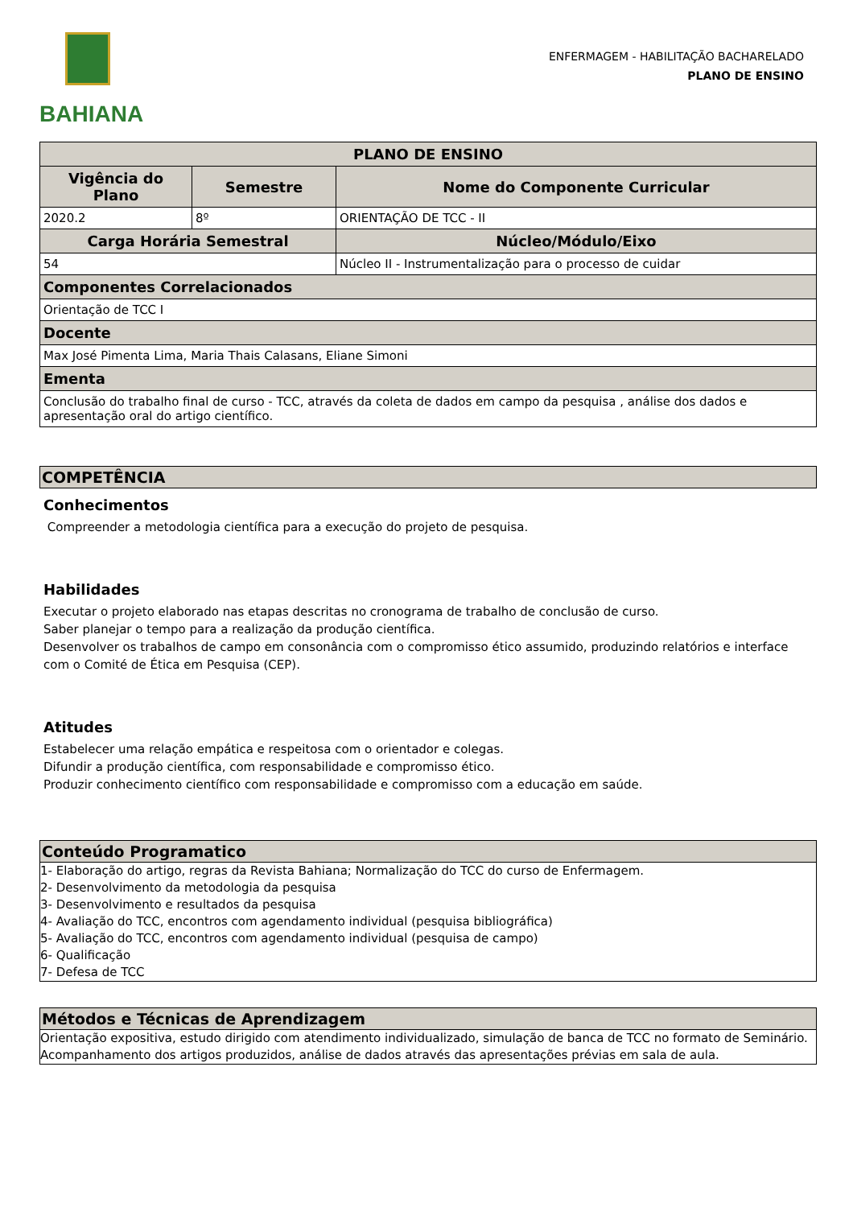BAHIANA
ENFERMAGEM - HABILITAÇÃO BACHARELADO
PLANO DE ENSINO
| PLANO DE ENSINO | | |
| --- | --- | --- |
| Vigência do Plano | Semestre | Nome do Componente Curricular |
| 2020.2 | 8º | ORIENTAÇÃO DE TCC - II |
| Carga Horária Semestral | | Núcleo/Módulo/Eixo |
| 54 | | Núcleo II - Instrumentalização para o processo de cuidar |
| Componentes Correlacionados | | |
| Orientação de TCC I | | |
| Docente | | |
| Max José Pimenta Lima, Maria Thais Calasans, Eliane Simoni | | |
| Ementa | | |
| Conclusão do trabalho final de curso - TCC, através da coleta de dados em campo da pesquisa , análise dos dados e apresentação oral do artigo científico. | | |
COMPETÊNCIA
Conhecimentos
Compreender a metodologia científica para a execução do projeto de pesquisa.
Habilidades
Executar o projeto elaborado nas etapas descritas no cronograma de trabalho de conclusão de curso.
Saber planejar o tempo para a realização da produção científica.
Desenvolver os trabalhos de campo em consonância com o compromisso ético assumido, produzindo relatórios e interface com o Comité de Ética em Pesquisa (CEP).
Atitudes
Estabelecer uma relação empática e respeitosa com o orientador e colegas.
Difundir a produção científica, com responsabilidade e compromisso ético.
Produzir conhecimento científico com responsabilidade e compromisso com a educação em saúde.
Conteúdo Programatico
1- Elaboração do artigo, regras da Revista Bahiana; Normalização do TCC do curso de Enfermagem.
2- Desenvolvimento da metodologia da pesquisa
3- Desenvolvimento e resultados da pesquisa
4- Avaliação do TCC, encontros com agendamento individual (pesquisa bibliográfica)
5- Avaliação do TCC, encontros com agendamento individual (pesquisa de campo)
6- Qualificação
7- Defesa de TCC
Métodos e Técnicas de Aprendizagem
Orientação expositiva, estudo dirigido com atendimento individualizado, simulação de banca de TCC no formato de Seminário.
Acompanhamento dos artigos produzidos, análise de dados através das apresentações prévias em sala de aula.